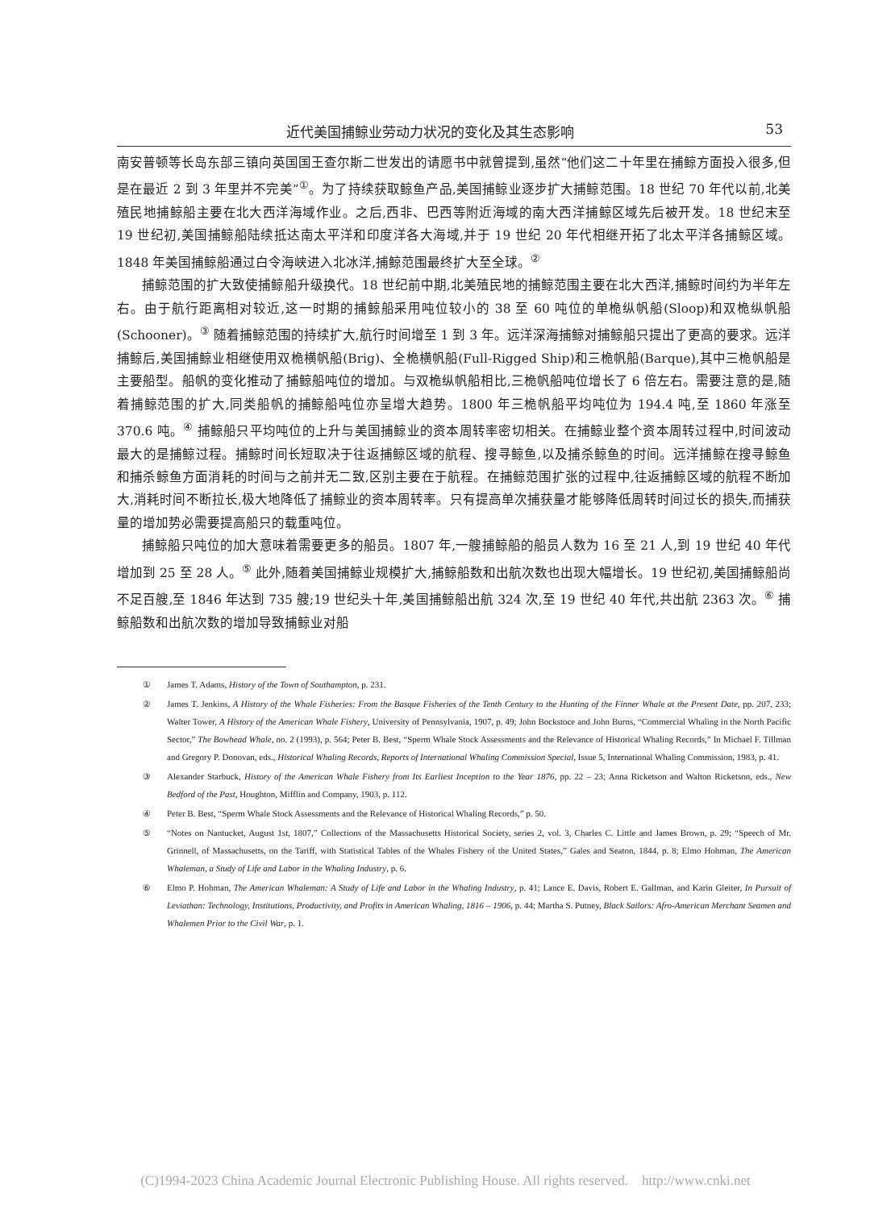近代美国捕鲸业劳动力状况的变化及其生态影响 53
南安普顿等长岛东部三镇向英国国王查尔斯二世发出的请愿书中就曾提到,虽然“他们这二十年里在捕鲸方面投入很多,但是在最近 2 到 3 年里并不完美”<sup>①</sup>。为了持续获取鲸鱼产品,美国捕鲸业逐步扩大捕鲸范围。18 世纪 70 年代以前,北美殖民地捕鲸船主要在北大西洋海域作业。之后,西非、巴西等附近海域的南大西洋捕鲸区域先后被开发。18 世纪末至 19 世纪初,美国捕鲸船陆续抵达南太平洋和印度洋各大海域,并于 19 世纪 20 年代相继开拓了北太平洋各捕鲸区域。1848 年美国捕鲸船通过白令海峡进入北冰洋,捕鲸范围最终扩大至全球。<sup>②</sup>
捕鲸范围的扩大致使捕鲸船升级换代。18 世纪前中期,北美殖民地的捕鲸范围主要在北大西洋,捕鲸时间约为半年左右。由于航行距离相对较近,这一时期的捕鲸船采用吨位较小的 38 至 60 吨位的单桅纵帆船(Sloop)和双桅纵帆船(Schooner)。<sup>③</sup> 随着捕鲸范围的持续扩大,航行时间增至 1 到 3 年。远洋深海捕鲸对捕鲸船只提出了更高的要求。远洋捕鲸后,美国捕鲸业相继使用双桅横帆船(Brig)、全桅横帆船(Full-Rigged Ship)和三桅帆船(Barque),其中三桅帆船是主要船型。船帆的变化推动了捕鲸船吨位的增加。与双桅纵帆船相比,三桅帆船吨位增长了 6 倍左右。需要注意的是,随着捕鲸范围的扩大,同类船帆的捕鲸船吨位亦呈增大趋势。1800 年三桅帆船平均吨位为 194.4 吨,至 1860 年涨至 370.6 吨。<sup>④</sup> 捕鲸船只平均吨位的上升与美国捕鲸业的资本周转率密切相关。在捕鲸业整个资本周转过程中,时间波动最大的是捕鲸过程。捕鲸时间长短取决于往返捕鲸区域的航程、搜寻鲸鱼,以及捕杀鲸鱼的时间。远洋捕鲸在搜寻鲸鱼和捕杀鲸鱼方面消耗的时间与之前并无二致,区别主要在于航程。在捕鲸范围扩张的过程中,往返捕鲸区域的航程不断加大,消耗时间不断拉长,极大地降低了捕鲸业的资本周转率。只有提高单次捕获量才能够降低周转时间过长的损失,而捕获量的增加势必需要提高船只的载重吨位。
捕鲸船只吨位的加大意味着需要更多的船员。1807 年,一艘捕鲸船的船员人数为 16 至 21 人,到 19 世纪 40 年代增加到 25 至 28 人。<sup>⑤</sup> 此外,随着美国捕鲸业规模扩大,捕鲸船数和出航次数也出现大幅增长。19 世纪初,美国捕鲸船尚不足百艘,至 1846 年达到 735 艘;19 世纪头十年,美国捕鲸船出航 324 次,至 19 世纪 40 年代,共出航 2363 次。<sup>⑥</sup> 捕鲸船数和出航次数的增加导致捕鲸业对船
① James T. Adams, History of the Town of Southampton, p. 231.
② James T. Jenkins, A History of the Whale Fisheries: From the Basque Fisheries of the Tenth Century to the Hunting of the Finner Whale at the Present Date, pp. 207, 233; Walter Tower, A History of the American Whale Fishery, University of Pennsylvania, 1907, p. 49; John Bockstoce and John Burns, “Commercial Whaling in the North Pacific Sector,” The Bowhead Whale, no. 2 (1993), p. 564; Peter B. Best, “Sperm Whale Stock Assessments and the Relevance of Historical Whaling Records,” In Michael F. Tillman and Gregory P. Donovan, eds., Historical Whaling Records, Reports of International Whaling Commission Special, Issue 5, International Whaling Commission, 1983, p. 41.
③ Alexander Starbuck, History of the American Whale Fishery from Its Earliest Inception to the Year 1876, pp. 22 – 23; Anna Ricketson and Walton Ricketson, eds., New Bedford of the Past, Houghton, Mifflin and Company, 1903, p. 112.
④ Peter B. Best, “Sperm Whale Stock Assessments and the Relevance of Historical Whaling Records,” p. 50.
⑤ “Notes on Nantucket, August 1st, 1807,” Collections of the Massachusetts Historical Society, series 2, vol. 3, Charles C. Little and James Brown, p. 29; “Speech of Mr. Grinnell, of Massachusetts, on the Tariff, with Statistical Tables of the Whales Fishery of the United States,” Gales and Seaton, 1844, p. 8; Elmo Hohman, The American Whaleman, a Study of Life and Labor in the Whaling Industry, p. 6.
⑥ Elmo P. Hohman, The American Whaleman: A Study of Life and Labor in the Whaling Industry, p. 41; Lance E. Davis, Robert E. Gallman, and Karin Gleiter, In Pursuit of Leviathan: Technology, Institutions, Productivity, and Profits in American Whaling, 1816 – 1906, p. 44; Martha S. Putney, Black Sailors: Afro-American Merchant Seamen and Whalemen Prior to the Civil War, p. 1.
(C)1994-2023 China Academic Journal Electronic Publishing House. All rights reserved. http://www.cnki.net